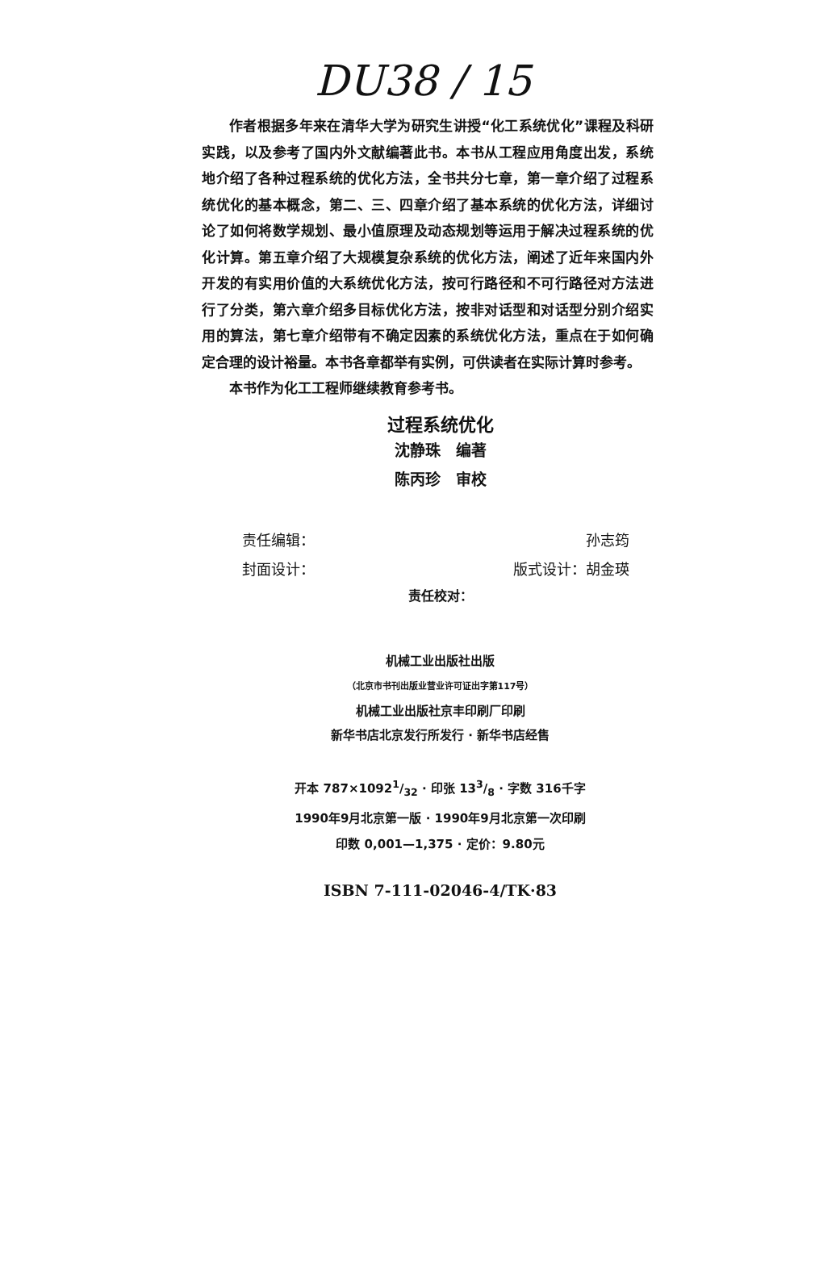DU38 / 15
作者根据多年来在清华大学为研究生讲授“化工系统优化”课程及科研实践，以及参考了国内外文献编著此书。本书从工程应用角度出发，系统地介绍了各种过程系统的优化方法，全书共分七章，第一章介绍了过程系统优化的基本概念，第二、三、四章介绍了基本系统的优化方法，详细讨论了如何将数学规划、最小值原理及动态规划等运用于解决过程系统的优化计算。第五章介绍了大规模复杂系统的优化方法，阐述了近年来国内外开发的有实用价值的大系统优化方法，按可行路径和不可行路径对方法进行了分类，第六章介绍多目标优化方法，按非对话型和对话型分别介绍实用的算法，第七章介绍带有不确定因素的系统优化方法，重点在于如何确定合理的设计裕量。本书各章都举有实例，可供读者在实际计算时参考。
本书作为化工工程师继续教育参考书。
过程系统优化
沈静珠　编著
陈丙珍　审校
责任编辑： 孙志筠
封面设计： 版式设计：胡金瑛
责任校对：
机械工业出版社出版
（北京市书刊出版业营业许可证出字第117号）
机械工业出版社京丰印刷厂印刷
新华书店北京发行所发行 · 新华书店经售
开本 787×10921/32 · 印张 133/8 · 字数 316千字
1990年9月北京第一版 · 1990年9月北京第一次印刷
印数 0,001—1,375 · 定价：9.80元
ISBN 7-111-02046-4/TK·83